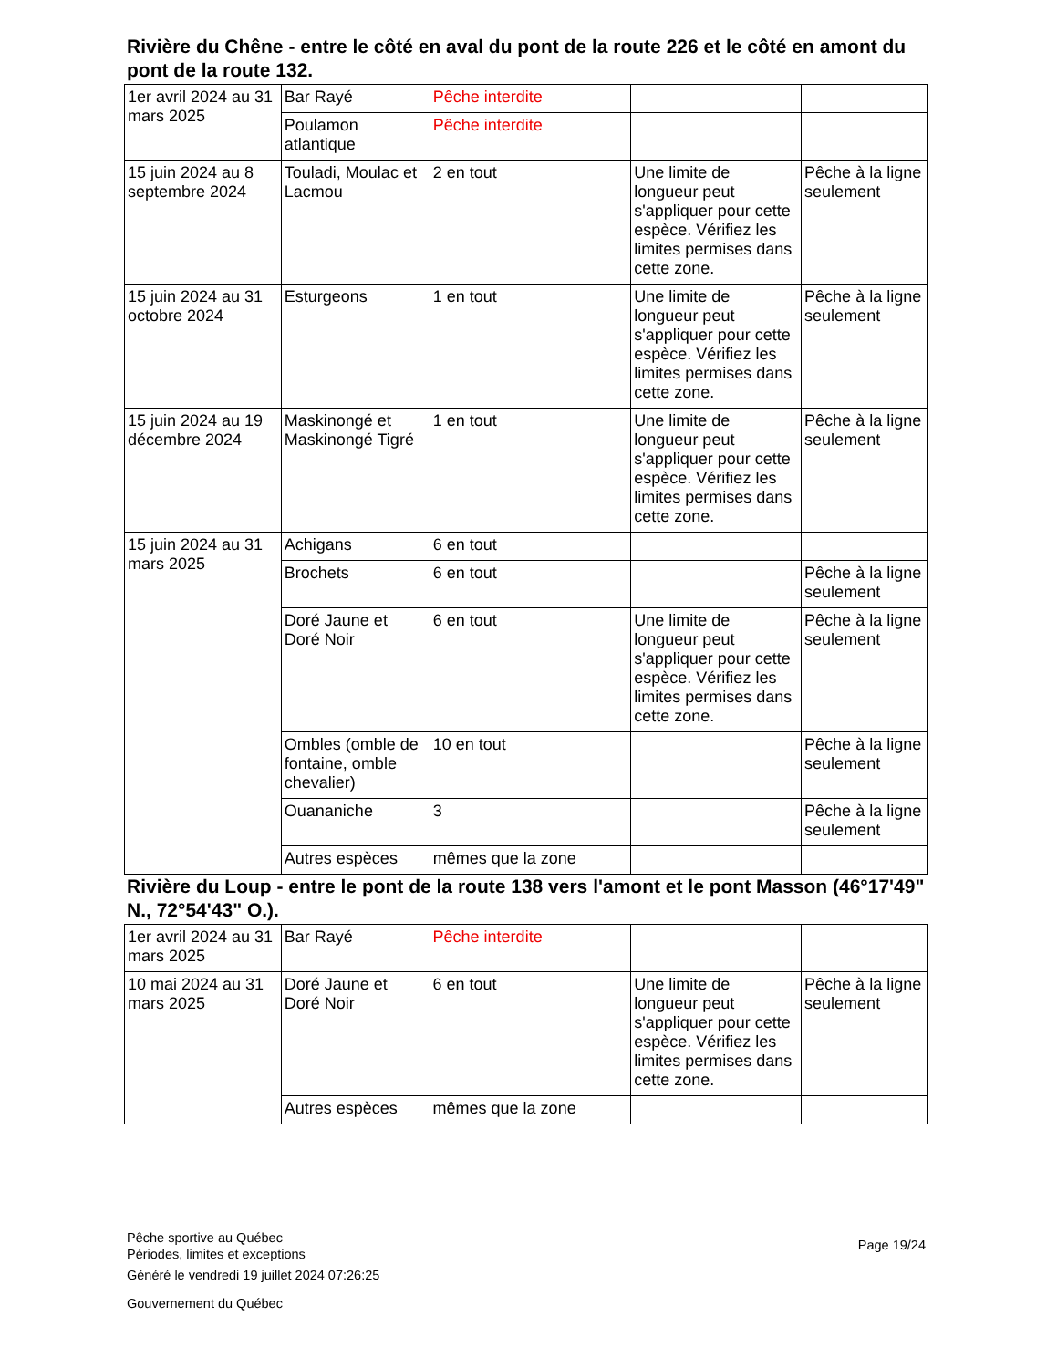Rivière du Chêne - entre le côté en aval du pont de la route 226 et le côté en amont du pont de la route 132.
| 1er avril 2024 au 31 mars 2025 | Bar Rayé | Pêche interdite | | |
| | Poulamon atlantique | Pêche interdite | | |
| 15 juin 2024 au 8 septembre 2024 | Touladi, Moulac et Lacmou | 2 en tout | Une limite de longueur peut s'appliquer pour cette espèce. Vérifiez les limites permises dans cette zone. | Pêche à la ligne seulement |
| 15 juin 2024 au 31 octobre 2024 | Esturgeons | 1 en tout | Une limite de longueur peut s'appliquer pour cette espèce. Vérifiez les limites permises dans cette zone. | Pêche à la ligne seulement |
| 15 juin 2024 au 19 décembre 2024 | Maskinongé et Maskinongé Tigré | 1 en tout | Une limite de longueur peut s'appliquer pour cette espèce. Vérifiez les limites permises dans cette zone. | Pêche à la ligne seulement |
| 15 juin 2024 au 31 mars 2025 | Achigans | 6 en tout | | |
| | Brochets | 6 en tout | | Pêche à la ligne seulement |
| | Doré Jaune et Doré Noir | 6 en tout | Une limite de longueur peut s'appliquer pour cette espèce. Vérifiez les limites permises dans cette zone. | Pêche à la ligne seulement |
| | Ombles (omble de fontaine, omble chevalier) | 10 en tout | | Pêche à la ligne seulement |
| | Ouananiche | 3 | | Pêche à la ligne seulement |
| | Autres espèces | mêmes que la zone | | |
Rivière du Loup - entre le pont de la route 138 vers l'amont et le pont Masson (46°17'49" N., 72°54'43" O.).
| 1er avril 2024 au 31 mars 2025 | Bar Rayé | Pêche interdite | | |
| 10 mai 2024 au 31 mars 2025 | Doré Jaune et Doré Noir | 6 en tout | Une limite de longueur peut s'appliquer pour cette espèce. Vérifiez les limites permises dans cette zone. | Pêche à la ligne seulement |
| | Autres espèces | mêmes que la zone | | |
Page 19/24
Pêche sportive au Québec
Périodes, limites et exceptions
Généré le vendredi 19 juillet 2024 07:26:25
Gouvernement du Québec